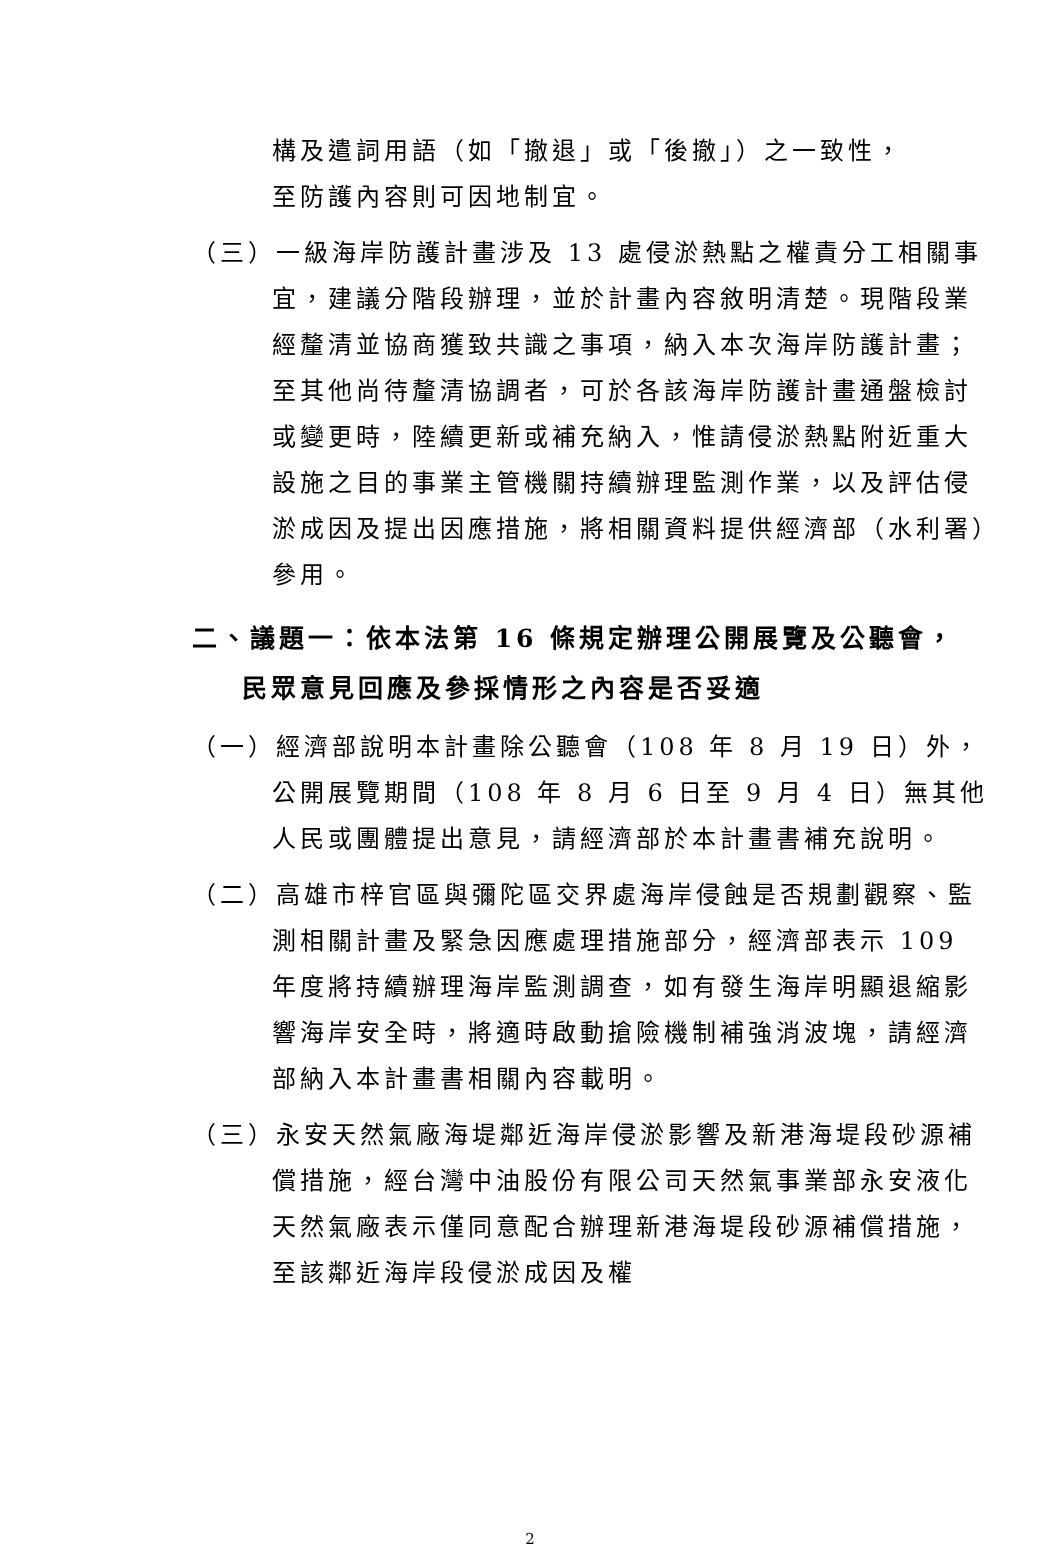構及遣詞用語（如「撤退」或「後撤」）之一致性，至防護內容則可因地制宜。
（三）一級海岸防護計畫涉及 13 處侵淤熱點之權責分工相關事宜，建議分階段辦理，並於計畫內容敘明清楚。現階段業經釐清並協商獲致共識之事項，納入本次海岸防護計畫；至其他尚待釐清協調者，可於各該海岸防護計畫通盤檢討或變更時，陸續更新或補充納入，惟請侵淤熱點附近重大設施之目的事業主管機關持續辦理監測作業，以及評估侵淤成因及提出因應措施，將相關資料提供經濟部（水利署）參用。
二、議題一：依本法第 16 條規定辦理公開展覽及公聽會，民眾意見回應及參採情形之內容是否妥適
（一）經濟部說明本計畫除公聽會（108 年 8 月 19 日）外，公開展覽期間（108 年 8 月 6 日至 9 月 4 日）無其他人民或團體提出意見，請經濟部於本計畫書補充說明。
（二）高雄市梓官區與彌陀區交界處海岸侵蝕是否規劃觀察、監測相關計畫及緊急因應處理措施部分，經濟部表示 109 年度將持續辦理海岸監測調查，如有發生海岸明顯退縮影響海岸安全時，將適時啟動搶險機制補強消波塊，請經濟部納入本計畫書相關內容載明。
（三）永安天然氣廠海堤鄰近海岸侵淤影響及新港海堤段砂源補償措施，經台灣中油股份有限公司天然氣事業部永安液化天然氣廠表示僅同意配合辦理新港海堤段砂源補償措施，至該鄰近海岸段侵淤成因及權
2